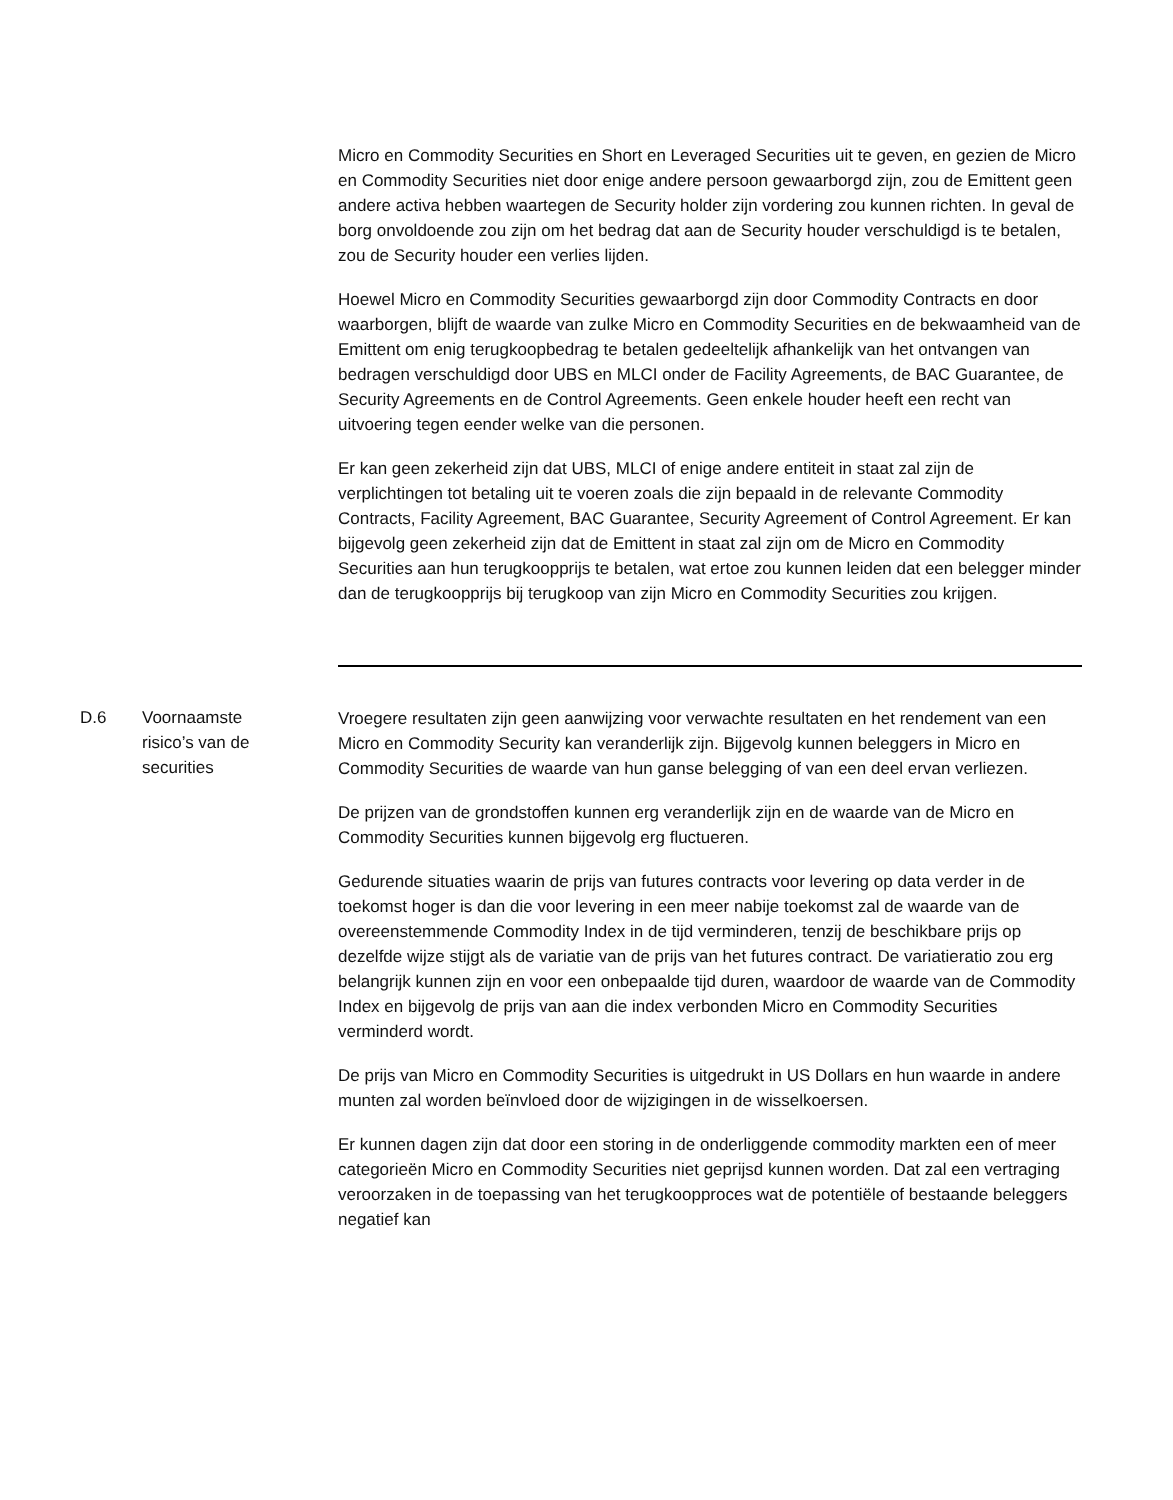| | | Micro en Commodity Securities en Short en Leveraged Securities uit te geven, en gezien de Micro en Commodity Securities niet door enige andere persoon gewaarborgd zijn, zou de Emittent geen andere activa hebben waartegen de Security holder zijn vordering zou kunnen richten. In geval de borg onvoldoende zou zijn om het bedrag dat aan de Security houder verschuldigd is te betalen, zou de Security houder een verlies lijden. Hoewel Micro en Commodity Securities gewaarborgd zijn door Commodity Contracts en door waarborgen, blijft de waarde van zulke Micro en Commodity Securities en de bekwaamheid van de Emittent om enig terugkoopbedrag te betalen gedeeltelijk afhankelijk van het ontvangen van bedragen verschuldigd door UBS en MLCI onder de Facility Agreements, de BAC Guarantee, de Security Agreements en de Control Agreements. Geen enkele houder heeft een recht van uitvoering tegen eender welke van die personen. Er kan geen zekerheid zijn dat UBS, MLCI of enige andere entiteit in staat zal zijn de verplichtingen tot betaling uit te voeren zoals die zijn bepaald in de relevante Commodity Contracts, Facility Agreement, BAC Guarantee, Security Agreement of Control Agreement. Er kan bijgevolg geen zekerheid zijn dat de Emittent in staat zal zijn om de Micro en Commodity Securities aan hun terugkoopprijs te betalen, wat ertoe zou kunnen leiden dat een belegger minder dan de terugkoopprijs bij terugkoop van zijn Micro en Commodity Securities zou krijgen. |
| D.6 | Voornaamste risico’s van de securities | Vroegere resultaten zijn geen aanwijzing voor verwachte resultaten en het rendement van een Micro en Commodity Security kan veranderlijk zijn. Bijgevolg kunnen beleggers in Micro en Commodity Securities de waarde van hun ganse belegging of van een deel ervan verliezen. De prijzen van de grondstoffen kunnen erg veranderlijk zijn en de waarde van de Micro en Commodity Securities kunnen bijgevolg erg fluctueren. Gedurende situaties waarin de prijs van futures contracts voor levering op data verder in de toekomst hoger is dan die voor levering in een meer nabije toekomst zal de waarde van de overeenstemmende Commodity Index in de tijd verminderen, tenzij de beschikbare prijs op dezelfde wijze stijgt als de variatie van de prijs van het futures contract. De variatieratio zou erg belangrijk kunnen zijn en voor een onbepaalde tijd duren, waardoor de waarde van de Commodity Index en bijgevolg de prijs van aan die index verbonden Micro en Commodity Securities verminderd wordt. De prijs van Micro en Commodity Securities is uitgedrukt in US Dollars en hun waarde in andere munten zal worden beïnvloed door de wijzigingen in de wisselkoersen. Er kunnen dagen zijn dat door een storing in de onderliggende commodity markten een of meer categorieën Micro en Commodity Securities niet geprijsd kunnen worden. Dat zal een vertraging veroorzaken in de toepassing van het terugkoopproces wat de potentiële of bestaande beleggers negatief kan |